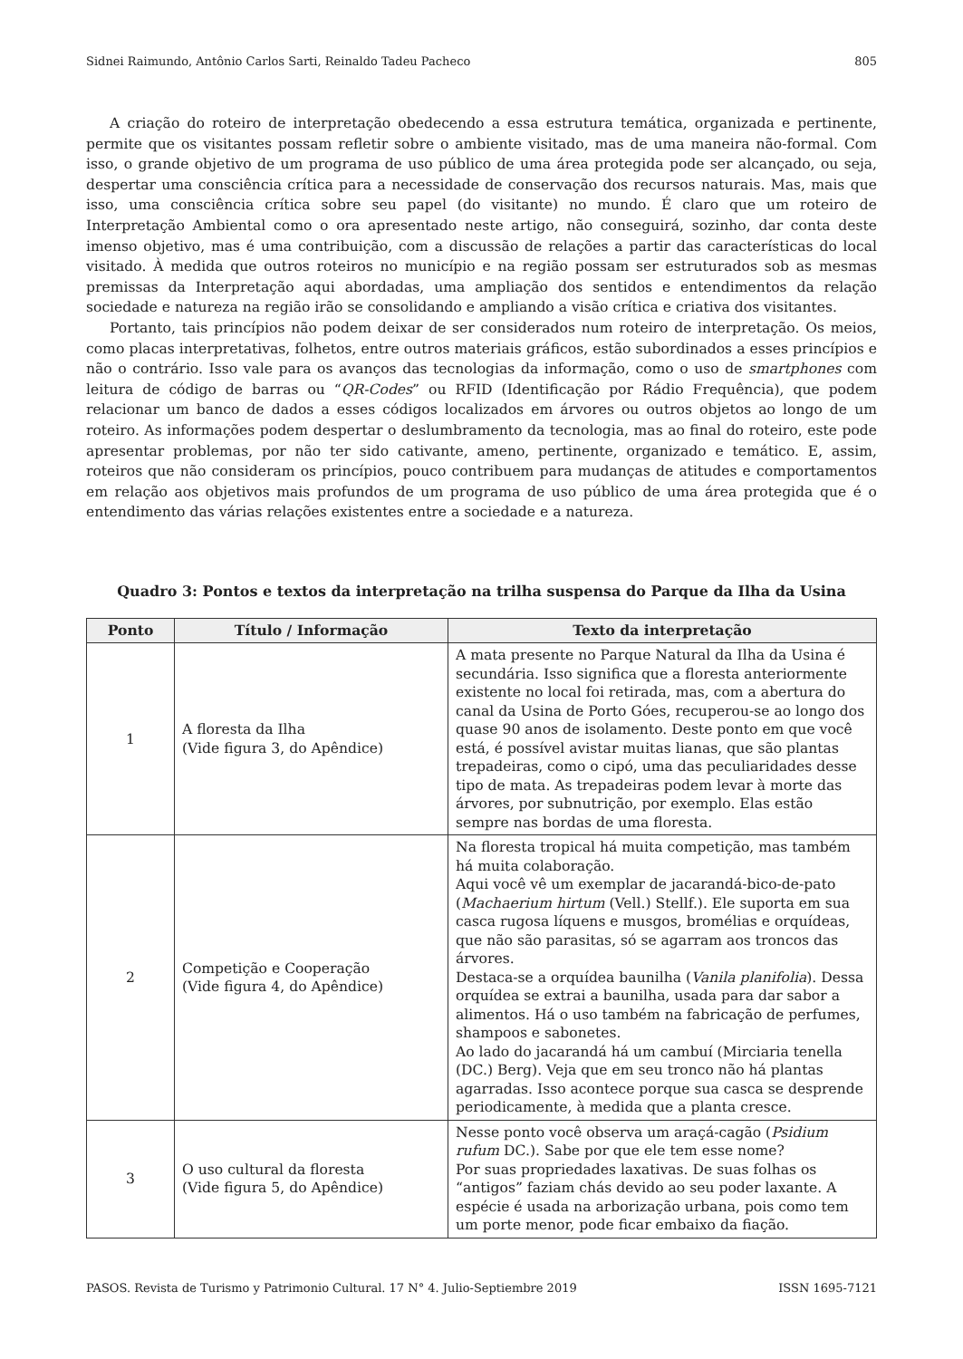Sidnei Raimundo, Antônio Carlos Sarti, Reinaldo Tadeu Pacheco 805
A criação do roteiro de interpretação obedecendo a essa estrutura temática, organizada e pertinente, permite que os visitantes possam refletir sobre o ambiente visitado, mas de uma maneira não-formal. Com isso, o grande objetivo de um programa de uso público de uma área protegida pode ser alcançado, ou seja, despertar uma consciência crítica para a necessidade de conservação dos recursos naturais. Mas, mais que isso, uma consciência crítica sobre seu papel (do visitante) no mundo. É claro que um roteiro de Interpretação Ambiental como o ora apresentado neste artigo, não conseguirá, sozinho, dar conta deste imenso objetivo, mas é uma contribuição, com a discussão de relações a partir das características do local visitado. À medida que outros roteiros no município e na região possam ser estruturados sob as mesmas premissas da Interpretação aqui abordadas, uma ampliação dos sentidos e entendimentos da relação sociedade e natureza na região irão se consolidando e ampliando a visão crítica e criativa dos visitantes.
Portanto, tais princípios não podem deixar de ser considerados num roteiro de interpretação. Os meios, como placas interpretativas, folhetos, entre outros materiais gráficos, estão subordinados a esses princípios e não o contrário. Isso vale para os avanços das tecnologias da informação, como o uso de smartphones com leitura de código de barras ou “QR-Codes” ou RFID (Identificação por Rádio Frequência), que podem relacionar um banco de dados a esses códigos localizados em árvores ou outros objetos ao longo de um roteiro. As informações podem despertar o deslumbramento da tecnologia, mas ao final do roteiro, este pode apresentar problemas, por não ter sido cativante, ameno, pertinente, organizado e temático. E, assim, roteiros que não consideram os princípios, pouco contribuem para mudanças de atitudes e comportamentos em relação aos objetivos mais profundos de um programa de uso público de uma área protegida que é o entendimento das várias relações existentes entre a sociedade e a natureza.
Quadro 3: Pontos e textos da interpretação na trilha suspensa do Parque da Ilha da Usina
| Ponto | Título / Informação | Texto da interpretação |
| --- | --- | --- |
| 1 | A floresta da Ilha (Vide figura 3, do Apêndice) | A mata presente no Parque Natural da Ilha da Usina é secundária. Isso significa que a floresta anteriormente existente no local foi retirada, mas, com a abertura do canal da Usina de Porto Góes, recuperou-se ao longo dos quase 90 anos de isolamento. Deste ponto em que você está, é possível avistar muitas lianas, que são plantas trepadeiras, como o cipó, uma das peculiaridades desse tipo de mata. As trepadeiras podem levar à morte das árvores, por subnutrição, por exemplo. Elas estão sempre nas bordas de uma floresta. |
| 2 | Competição e Cooperação (Vide figura 4, do Apêndice) | Na floresta tropical há muita competição, mas também há muita colaboração. Aqui você vê um exemplar de jacarandá-bico-de-pato ( Machaerium hirtum (Vell.) Stellf.). Ele suporta em sua casca rugosa líquens e musgos, bromélias e orquídeas, que não são parasitas, só se agarram aos troncos das árvores. Destaca-se a orquídea baunilha ( Vanila planifolia ). Dessa orquídea se extrai a baunilha, usada para dar sabor a alimentos. Há o uso também na fabricação de perfumes, shampoos e sabonetes. Ao lado do jacarandá há um cambuí (Mirciaria tenella (DC.) Berg). Veja que em seu tronco não há plantas agarradas. Isso acontece porque sua casca se desprende periodicamente, à medida que a planta cresce. |
| 3 | O uso cultural da floresta (Vide figura 5, do Apêndice) | Nesse ponto você observa um araçá-cagão ( Psidium rufum DC.). Sabe por que ele tem esse nome? Por suas propriedades laxativas. De suas folhas os “antigos” faziam chás devido ao seu poder laxante. A espécie é usada na arborização urbana, pois como tem um porte menor, pode ficar embaixo da fiação. |
PASOS. Revista de Turismo y Patrimonio Cultural. 17 N° 4. Julio-Septiembre 2019 ISSN 1695-7121